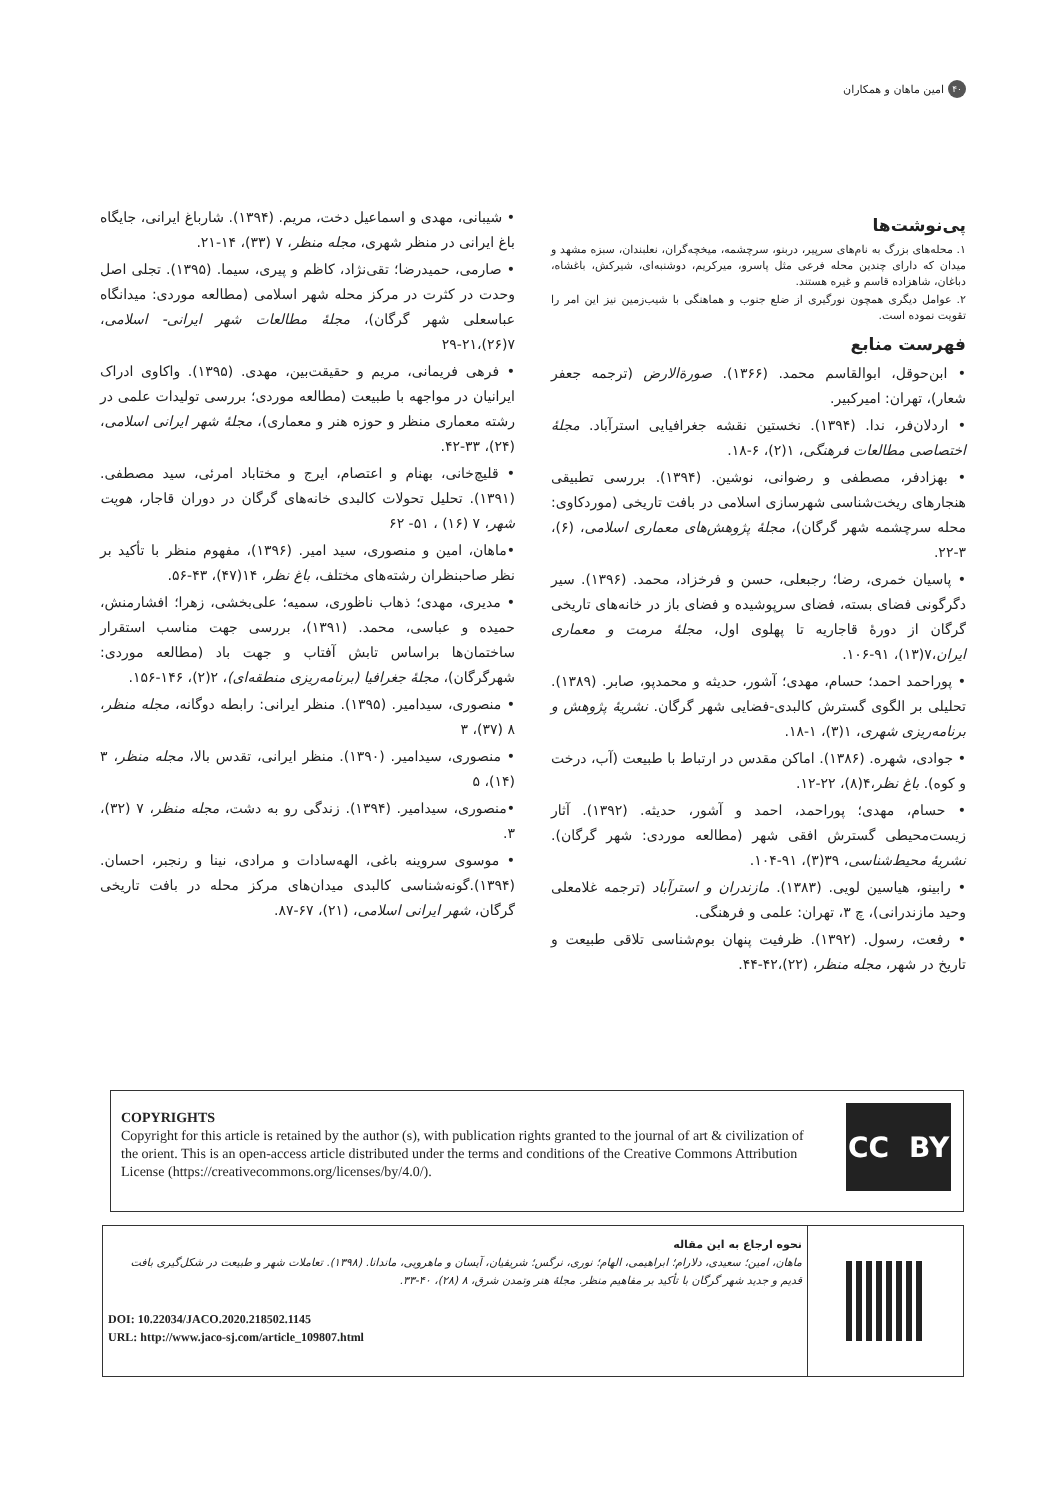۴۰ امین ماهان و همکاران
پی‌نوشت‌ها
۱. محله‌های بزرگ به نام‌های سرپیر، دربنو، سرچشمه، میخچه‌گران، نعلبندان، سبزه مشهد و میدان که دارای چندین محله فرعی مثل پاسرو، میرکریم، دوشنبه‌ای، شیرکش، باغشاه، دباغان، شاهزاده قاسم و غیره هستند.
۲. عوامل دیگری همچون نورگیری از ضلع جنوب و هماهنگی با شیب‌زمین نیز این امر را تقویت نموده است.
فهرست منابع
• ابن‌حوقل، ابوالقاسم محمد. (۱۳۶۶). صورةالارض (ترجمه جعفر شعار)، تهران: امیرکبیر.
• اردلان‌فر، ندا. (۱۳۹۴). نخستین نقشه جغرافیایی استرآباد. مجلۀ اختصاصی مطالعات فرهنگی، ۱(۲)، ۶-۱۸.
• بهزادفر، مصطفی و رضوانی، نوشین. (۱۳۹۴). بررسی تطبیقی هنجارهای ریخت‌شناسی شهرسازی اسلامی در بافت تاریخی (موردکاوی: محله سرچشمه شهر گرگان)، مجلۀ پژوهش‌های معماری اسلامی، (۶)، ۳-۲۲.
• پاسیان خمری، رضا؛ رجبعلی، حسن و فرخزاد، محمد. (۱۳۹۶). سیر دگرگونی فضای بسته، فضای سرپوشیده و فضای باز در خانه‌های تاریخی گرگان از دورۀ قاجاریه تا پهلوی اول، مجلۀ مرمت و معماری ایران،۷(۱۳)، ۹۱-۱۰۶.
• پوراحمد احمد؛ حسام، مهدی؛ آشور، حدیثه و محمدپو، صابر. (۱۳۸۹). تحلیلی بر الگوی گسترش کالبدی-فضایی شهر گرگان. نشریۀ پژوهش و برنامه‌ریزی شهری، ۱(۳)، ۱-۱۸.
• جوادی، شهره. (۱۳۸۶). اماکن مقدس در ارتباط با طبیعت (آب، درخت و کوه). باغ نظر،۴(۸)، ۲۲-۱۲.
• حسام، مهدی؛ پوراحمد، احمد و آشور، حدیثه. (۱۳۹۲). آثار زیست‌محیطی گسترش افقی شهر (مطالعه موردی: شهر گرگان). نشریۀ محیط‌شناسی، ۳۹(۳)، ۹۱-۱۰۴.
• رابینو، هیاسین لویی. (۱۳۸۳). مازندران و استرآباد (ترجمه غلامعلی وحید مازندرانی)، چ ۳، تهران: علمی و فرهنگی.
• رفعت، رسول. (۱۳۹۲). ظرفیت پنهان بوم‌شناسی تلاقی طبیعت و تاریخ در شهر، مجله منظر، (۲۲)،۴۲-۴۴.
• شیبانی، مهدی و اسماعیل دخت، مریم. (۱۳۹۴). شارباغ ایرانی، جایگاه باغ ایرانی در منظر شهری، مجله منظر، ۷ (۳۳)، ۱۴-۲۱.
• صارمی، حمیدرضا؛ تقی‌نژاد، کاظم و پیری، سیما. (۱۳۹۵). تجلی اصل وحدت در کثرت در مرکز محله شهر اسلامی (مطالعه موردی: میدانگاه عباسعلی شهر گرگان)، مجلۀ مطالعات شهر ایرانی- اسلامی، ۷(۲۶)،۲۱-۲۹
• فرهی فریمانی، مریم و حقیقت‌بین، مهدی. (۱۳۹۵). واکاوی ادراک ایرانیان در مواجهه با طبیعت (مطالعه موردی؛ بررسی تولیدات علمی در رشته معماری منظر و حوزه هنر و معماری)، مجلۀ شهر ایرانی اسلامی، (۲۴)، ۳۳-۴۲.
• قلیچ‌خانی، بهنام و اعتصام، ایرج و مختاباد امرئی، سید مصطفی. (۱۳۹۱). تحلیل تحولات کالبدی خانه‌های گرگان در دوران قاجار، هویت شهر، ۷ (۱۶) ، ۵۱- ۶۲
•ماهان، امین و منصوری، سید امیر. (۱۳۹۶)، مفهوم منظر با تأکید بر نظر صاحبنظران رشته‌های مختلف، باغ نظر، ۱۴(۴۷)، ۴۳-۵۶.
• مدیری، مهدی؛ ذهاب ناظوری، سمیه؛ علی‌بخشی، زهرا؛ افشارمنش، حمیده و عباسی، محمد. (۱۳۹۱)، بررسی جهت مناسب استقرار ساختمان‌ها براساس تابش آفتاب و جهت باد (مطالعه موردی: شهرگرگان)، مجلۀ جغرافیا (برنامه‌ریزی منطقه‌ای)، ۲(۲)، ۱۴۶-۱۵۶.
• منصوری، سیدامیر. (۱۳۹۵). منظر ایرانی: رابطه دوگانه، مجله منظر، ۸ (۳۷)، ۳
• منصوری، سیدامیر. (۱۳۹۰). منظر ایرانی، تقدس بالا، مجله منظر، ۳ (۱۴)، ۵
•منصوری، سیدامیر. (۱۳۹۴). زندگی رو به دشت، مجله منظر، ۷ (۳۲)، ۳.
• موسوی سروینه باغی، الهه‌سادات و مرادی، نینا و رنجبر، احسان. (۱۳۹۴).گونه‌شناسی کالبدی میدان‌های مرکز محله در بافت تاریخی گرگان، شهر ایرانی اسلامی، (۲۱)، ۶۷-۸۷.
COPYRIGHTS
Copyright for this article is retained by the author (s), with publication rights granted to the journal of art & civilization of the orient. This is an open-access article distributed under the terms and conditions of the Creative Commons Attribution License (https://creativecommons.org/licenses/by/4.0/).
CC BY
نحوه ارجاع به این مقاله
ماهان، امین؛ سعیدی، دلارام؛ ابراهیمی، الهام؛ نوری، نرگس؛ شریفیان، آیسان و ماهرویی، ماندانا. (۱۳۹۸). تعاملات شهر و طبیعت در شکل‌گیری بافت قدیم و جدید شهر گرگان با تأکید بر مفاهیم منظر. مجلۀ هنر وتمدن شرق، ۸ (۲۸)، ۴۰-۳۳.
DOI: 10.22034/JACO.2020.218502.1145
URL: http://www.jaco-sj.com/article_109807.html